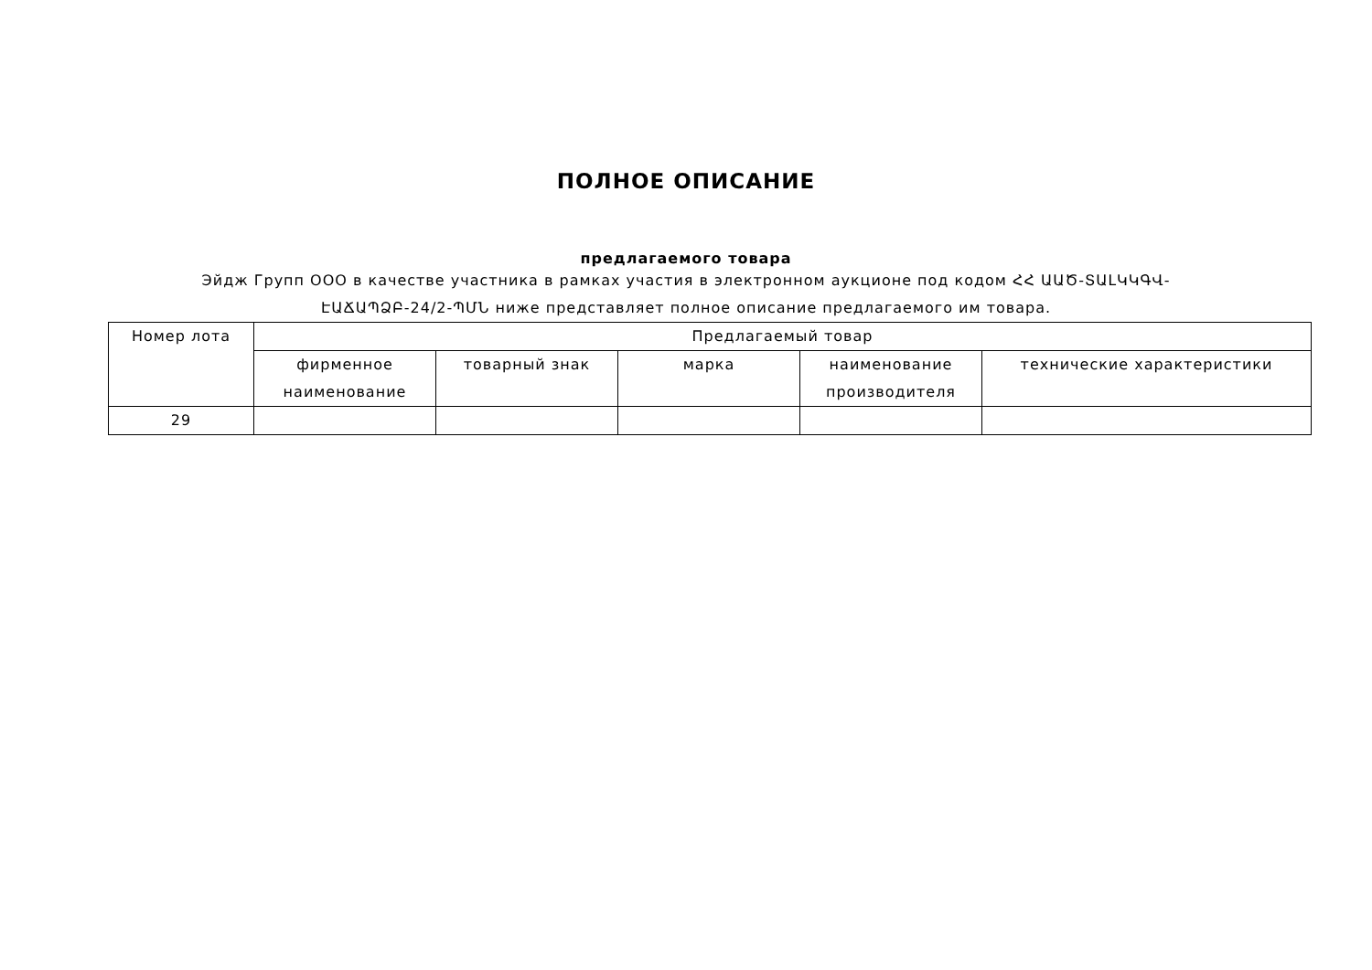ПОЛНОЕ ОПИСАНИЕ
предлагаемого товара
Эйдж Групп ООО в качестве участника в рамках участия в электронном аукционе под кодом ՀՀ ԱԱԾ-ՏԱԼԿԿԳՎ-ԷԱՃԱՊՁԲ-24/2-ՊՄՆ ниже представляет полное описание предлагаемого им товара.
| Номер лота | Предлагаемый товар | | | | |
| --- | --- | --- | --- | --- | --- |
| | фирменное наименование | товарный знак | марка | наименование производителя | технические характеристики |
| 29 | | | | | |